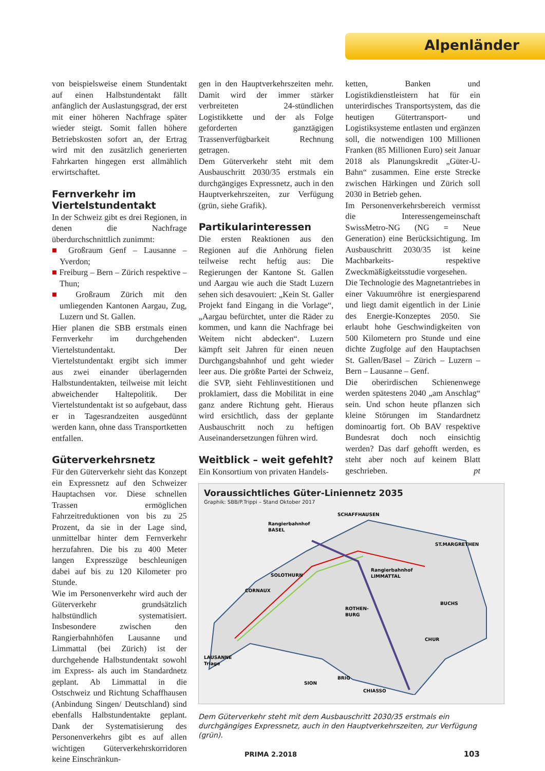Alpenländer
von beispielsweise einem Stundentakt auf einen Halbstundentakt fällt anfänglich der Auslastungsgrad, der erst mit einer höheren Nachfrage später wieder steigt. Somit fallen höhere Betriebskosten sofort an, der Ertrag wird mit den zusätzlich generierten Fahrkarten hingegen erst allmählich erwirtschaftet.
Fernverkehr im Viertelstundentakt
In der Schweiz gibt es drei Regionen, in denen die Nachfrage überdurchschnittlich zunimmt:
■ Großraum Genf – Lausanne – Yverdon;
■ Freiburg – Bern – Zürich respektive – Thun;
■ Großraum Zürich mit den umliegenden Kantonen Aargau, Zug, Luzern und St. Gallen.
Hier planen die SBB erstmals einen Fernverkehr im durchgehenden Viertelstundentakt. Der Viertelstundentakt ergibt sich immer aus zwei einander überlagernden Halbstundentakten, teilweise mit leicht abweichender Haltepolitik. Der Viertelstundentakt ist so aufgebaut, dass er in Tagesrandzeiten ausgedünnt werden kann, ohne dass Transportketten entfallen.
Güterverkehrsnetz
Für den Güterverkehr sieht das Konzept ein Expressnetz auf den Schweizer Hauptachsen vor. Diese schnellen Trassen ermöglichen Fahrzeitreduktionen von bis zu 25 Prozent, da sie in der Lage sind, unmittelbar hinter dem Fernverkehr herzufahren. Die bis zu 400 Meter langen Expresszüge beschleunigen dabei auf bis zu 120 Kilometer pro Stunde.
Wie im Personenverkehr wird auch der Güterverkehr grundsätzlich halbstündlich systematisiert. Insbesondere zwischen den Rangierbahnhöfen Lausanne und Limmattal (bei Zürich) ist der durchgehende Halbstundentakt sowohl im Express- als auch im Standardnetz geplant. Ab Limmattal in die Ostschweiz und Richtung Schaffhausen (Anbindung Singen/ Deutschland) sind ebenfalls Halbstundentakte geplant. Dank der Systematisierung des Personenverkehrs gibt es auf allen wichtigen Güterverkehrskorridoren keine Einschränkun-
gen in den Hauptverkehrszeiten mehr. Damit wird der immer stärker verbreiteten 24-stündlichen Logistikkette und der als Folge geforderten ganztägigen Trassenverfügbarkeit Rechnung getragen.
Dem Güterverkehr steht mit dem Ausbauschritt 2030/35 erstmals ein durchgängiges Expressnetz, auch in den Hauptverkehrszeiten, zur Verfügung (grün, siehe Grafik).
Partikularinteressen
Die ersten Reaktionen aus den Regionen auf die Anhörung fielen teilweise recht heftig aus: Die Regierungen der Kantone St. Gallen und Aargau wie auch die Stadt Luzern sehen sich desavouiert: „Kein St. Galler Projekt fand Eingang in die Vorlage“, „Aargau befürchtet, unter die Räder zu kommen, und kann die Nachfrage bei Weitem nicht abdecken“. Luzern kämpft seit Jahren für einen neuen Durchgangsbahnhof und geht wieder leer aus. Die größte Partei der Schweiz, die SVP, sieht Fehlinvestitionen und proklamiert, dass die Mobilität in eine ganz andere Richtung geht. Hieraus wird ersichtlich, dass der geplante Ausbauschritt noch zu heftigen Auseinandersetzungen führen wird.
Weitblick – weit gefehlt?
Ein Konsortium von privaten Handels-
ketten, Banken und Logistikdienstleistern hat für ein unterirdisches Transportsystem, das die heutigen Gütertransport- und Logistiksysteme entlasten und ergänzen soll, die notwendigen 100 Millionen Franken (85 Millionen Euro) seit Januar 2018 als Planungskredit „Güter-U-Bahn“ zusammen. Eine erste Strecke zwischen Härkingen und Zürich soll 2030 in Betrieb gehen.
Im Personenverkehrsbereich vermisst die Interessengemeinschaft SwissMetro-NG (NG = Neue Generation) eine Berücksichtigung. Im Ausbauschritt 2030/35 ist keine Machbarkeits- respektive Zweckmäßigkeitsstudie vorgesehen.
Die Technologie des Magnetantriebes in einer Vakuumröhre ist energiesparend und liegt damit eigentlich in der Linie des Energie-Konzeptes 2050. Sie erlaubt hohe Geschwindigkeiten von 500 Kilometern pro Stunde und eine dichte Zugfolge auf den Hauptachsen St. Gallen/Basel – Zürich – Luzern – Bern – Lausanne – Genf.
Die oberirdischen Schienenwege werden spätestens 2040 „am Anschlag“ sein. Und schon heute pflanzen sich kleine Störungen im Standardnetz dominoartig fort. Ob BAV respektive Bundesrat doch noch einsichtig werden? Das darf gehofft werden, es steht aber noch auf keinem Blatt geschrieben. pt
Voraussichtliches Güter-Liniennetz 2035
Graphik: SBB/P.Trippi – Stand Oktober 2017
Rangierbahnhof
BASEL
SCHAFFHAUSEN
ST.MARGRETHEN
Rangierbahnhof
LIMMATTAL
SOLOTHURN
CORNAUX
ROTHEN-
BURG
BUCHS
CHUR
LAUSANNE
Triage
BRIG
SION
CHIASSO
Dem Güterverkehr steht mit dem Ausbauschritt 2030/35 erstmals ein durchgängiges Expressnetz, auch in den Hauptverkehrszeiten, zur Verfügung (grün).
PRIMA 2.2018 103